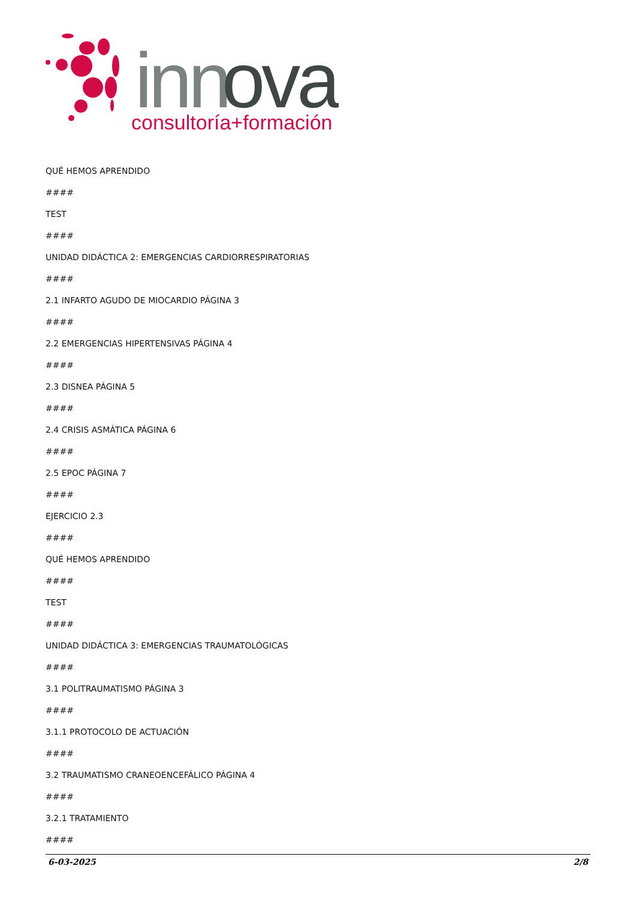inn
ova
consultoría+formación
QUÉ HEMOS APRENDIDO
####
TEST
####
UNIDAD DIDÁCTICA 2: EMERGENCIAS CARDIORRESPIRATORIAS
####
2.1 INFARTO AGUDO DE MIOCARDIO PÁGINA 3
####
2.2 EMERGENCIAS HIPERTENSIVAS PÁGINA 4
####
2.3 DISNEA PÁGINA 5
####
2.4 CRISIS ASMÁTICA PÁGINA 6
####
2.5 EPOC PÁGINA 7
####
EJERCICIO 2.3
####
QUÉ HEMOS APRENDIDO
####
TEST
####
UNIDAD DIDÁCTICA 3: EMERGENCIAS TRAUMATOLÓGICAS
####
3.1 POLITRAUMATISMO PÁGINA 3
####
3.1.1 PROTOCOLO DE ACTUACIÓN
####
3.2 TRAUMATISMO CRANEOENCEFÁLICO PÁGINA 4
####
3.2.1 TRATAMIENTO
####
6-03-2025 2/8